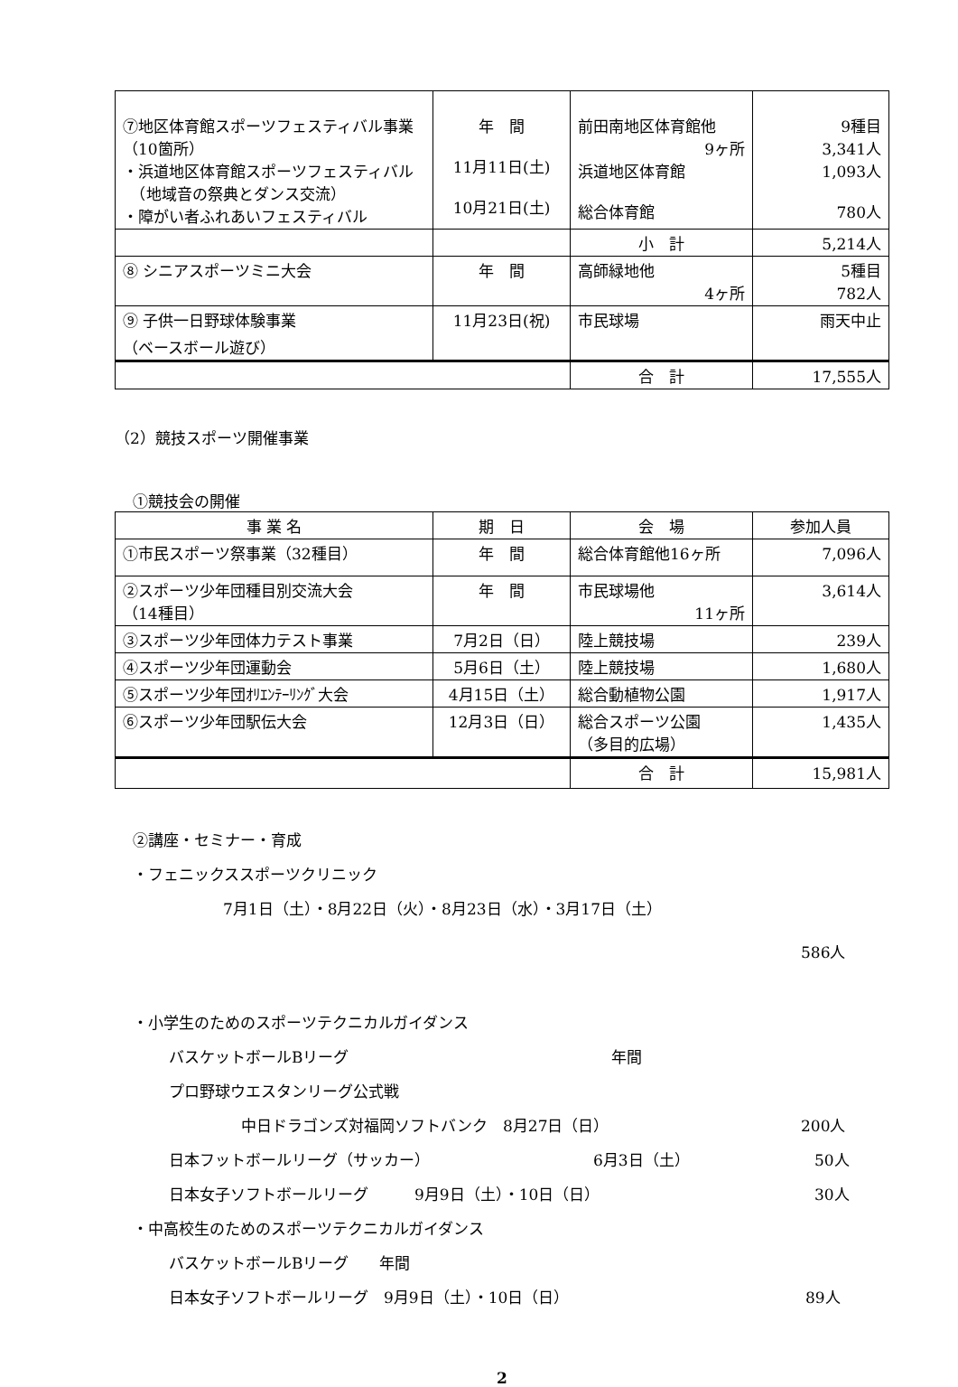| ⑦地区体育館スポーツフェスティバル事業（10箇所） ・浜道地区体育館スポーツフェスティバル （地域音の祭典とダンス交流） ・障がい者ふれあいフェスティバル | 年 間 11月11日(土) 10月21日(土) | 前田南地区体育館他 9ヶ所 浜道地区体育館 総合体育館 | 9種目 3,341人 1,093人 780人 |
| | | 小 計 | 5,214人 |
| ⑧ シニアスポーツミニ大会 | 年 間 | 高師緑地他 4ヶ所 | 5種目 782人 |
| ⑨ 子供一日野球体験事業 （ベースボール遊び） | 11月23日(祝) | 市民球場 | 雨天中止 |
| | | 合 計 | 17,555人 |
（2）競技スポーツ開催事業
①競技会の開催
| 事 業 名 | 期 日 | 会 場 | 参加人員 |
| --- | --- | --- | --- |
| ①市民スポーツ祭事業（32種目） | 年 間 | 総合体育館他16ヶ所 | 7,096人 |
| ②スポーツ少年団種目別交流大会 （14種目） | 年 間 | 市民球場他 11ヶ所 | 3,614人 |
| ③スポーツ少年団体力テスト事業 | 7月2日（日） | 陸上競技場 | 239人 |
| ④スポーツ少年団運動会 | 5月6日（土） | 陸上競技場 | 1,680人 |
| ⑤スポーツ少年団ｵﾘｴﾝﾃｰﾘﾝｸﾞ大会 | 4月15日（土） | 総合動植物公園 | 1,917人 |
| ⑥スポーツ少年団駅伝大会 | 12月3日（日） | 総合スポーツ公園 （多目的広場） | 1,435人 |
| | | 合 計 | 15,981人 |
②講座・セミナー・育成
・フェニックススポーツクリニック
7月1日（土）・8月22日（火）・8月23日（水）・3月17日（土）
586人
・小学生のためのスポーツテクニカルガイダンス
バスケットボールBリーグ 年間
プロ野球ウエスタンリーグ公式戦
中日ドラゴンズ対福岡ソフトバンク　8月27日（日） 200人
日本フットボールリーグ（サッカー） 6月3日（土） 50人
日本女子ソフトボールリーグ　　　9月9日（土）・10日（日） 30人
・中高校生のためのスポーツテクニカルガイダンス
バスケットボールBリーグ　　年間
日本女子ソフトボールリーグ　9月9日（土）・10日（日） 89人
2